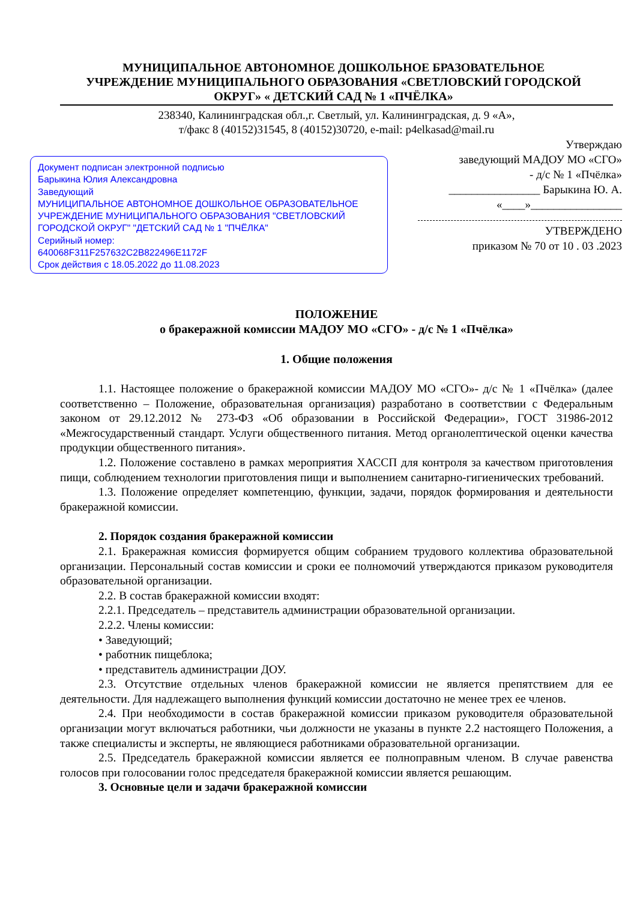МУНИЦИПАЛЬНОЕ АВТОНОМНОЕ ДОШКОЛЬНОЕ БРАЗОВАТЕЛЬНОЕ
УЧРЕЖДЕНИЕ МУНИЦИПАЛЬНОГО ОБРАЗОВАНИЯ «СВЕТЛОВСКИЙ ГОРОДСКОЙ
ОКРУГ» « ДЕТСКИЙ САД № 1 «ПЧЁЛКА»
238340, Калининградская обл.,г. Светлый, ул. Калининградская, д. 9 «А»,
т/факс 8 (40152)31545, 8 (40152)30720, e-mail: p4elkasad@mail.ru
Документ подписан электронной подписью
Барыкина Юлия Александровна
Заведующий
МУНИЦИПАЛЬНОЕ АВТОНОМНОЕ ДОШКОЛЬНОЕ ОБРАЗОВАТЕЛЬНОЕ УЧРЕЖДЕНИЕ МУНИЦИПАЛЬНОГО ОБРАЗОВАНИЯ "СВЕТЛОВСКИЙ ГОРОДСКОЙ ОКРУГ" "ДЕТСКИЙ САД № 1 "ПЧЁЛКА"
Серийный номер:
640068F311F257632C2B822496E1172F
Срок действия с 18.05.2022 до 11.08.2023
Утверждаю
заведующий МАДОУ МО «СГО»
- д/с № 1 «Пчёлка»
________________ Барыкина Ю. А.
«____»________________
УТВЕРЖДЕНО
приказом № 70 от 10 . 03 .2023
ПОЛОЖЕНИЕ
о бракеражной комиссии МАДОУ МО «СГО» - д/с № 1 «Пчёлка»
1. Общие положения
1.1. Настоящее положение о бракеражной комиссии МАДОУ МО «СГО»- д/с № 1 «Пчёлка» (далее соответственно – Положение, образовательная организация) разработано в соответствии с Федеральным законом от 29.12.2012 № 273-ФЗ «Об образовании в Российской Федерации», ГОСТ 31986-2012 «Межгосударственный стандарт. Услуги общественного питания. Метод органолептической оценки качества продукции общественного питания».
1.2. Положение составлено в рамках мероприятия ХАССП для контроля за качеством приготовления пищи, соблюдением технологии приготовления пищи и выполнением санитарно-гигиенических требований.
1.3. Положение определяет компетенцию, функции, задачи, порядок формирования и деятельности бракеражной комиссии.
2. Порядок создания бракеражной комиссии
2.1. Бракеражная комиссия формируется общим собранием трудового коллектива образовательной организации. Персональный состав комиссии и сроки ее полномочий утверждаются приказом руководителя образовательной организации.
2.2. В состав бракеражной комиссии входят:
2.2.1. Председатель – представитель администрации образовательной организации.
2.2.2. Члены комиссии:
• Заведующий;
• работник пищеблока;
• представитель администрации ДОУ.
2.3. Отсутствие отдельных членов бракеражной комиссии не является препятствием для ее деятельности. Для надлежащего выполнения функций комиссии достаточно не менее трех ее членов.
2.4. При необходимости в состав бракеражной комиссии приказом руководителя образовательной организации могут включаться работники, чьи должности не указаны в пункте 2.2 настоящего Положения, а также специалисты и эксперты, не являющиеся работниками образовательной организации.
2.5. Председатель бракеражной комиссии является ее полноправным членом. В случае равенства голосов при голосовании голос председателя бракеражной комиссии является решающим.
3. Основные цели и задачи бракеражной комиссии